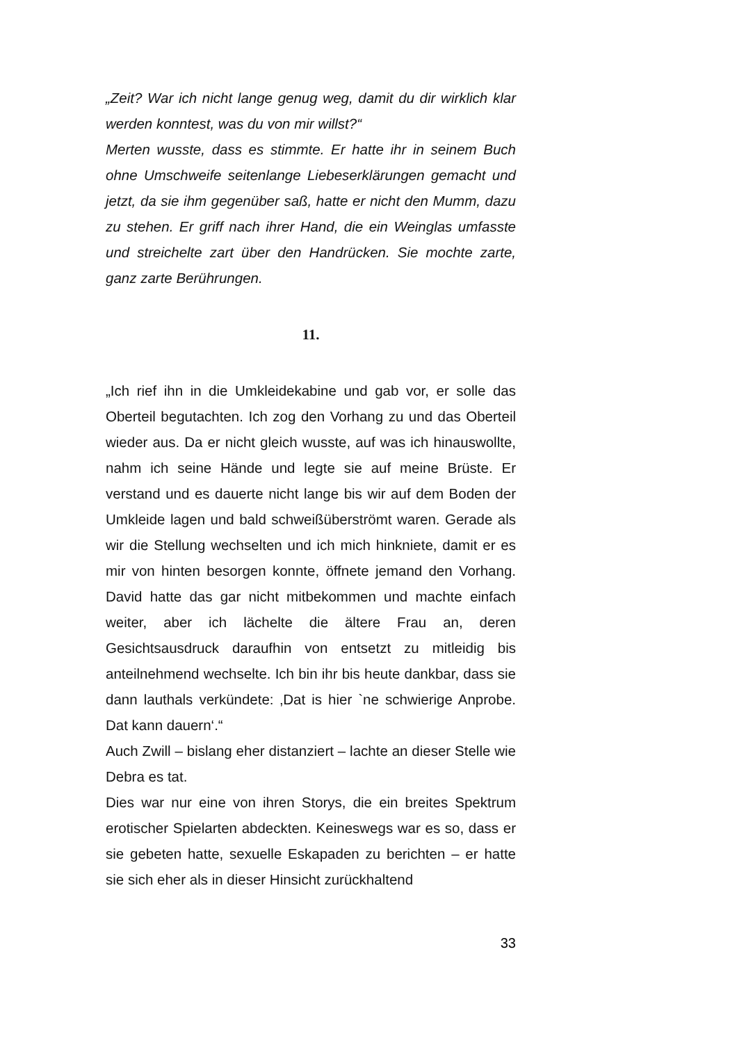„Zeit? War ich nicht lange genug weg, damit du dir wirklich klar werden konntest, was du von mir willst?“
Merten wusste, dass es stimmte. Er hatte ihr in seinem Buch ohne Umschweife seitenlange Liebeserklärungen gemacht und jetzt, da sie ihm gegenüber saß, hatte er nicht den Mumm, dazu zu stehen. Er griff nach ihrer Hand, die ein Weinglas umfasste und streichelte zart über den Handrücken. Sie mochte zarte, ganz zarte Berührungen.
11.
„Ich rief ihn in die Umkleidekabine und gab vor, er solle das Oberteil begutachten. Ich zog den Vorhang zu und das Oberteil wieder aus. Da er nicht gleich wusste, auf was ich hinauswollte, nahm ich seine Hände und legte sie auf meine Brüste. Er verstand und es dauerte nicht lange bis wir auf dem Boden der Umkleide lagen und bald schweißüberströmt waren. Gerade als wir die Stellung wechselten und ich mich hinkniete, damit er es mir von hinten besorgen konnte, öffnete jemand den Vorhang. David hatte das gar nicht mitbekommen und machte einfach weiter, aber ich lächelte die ältere Frau an, deren Gesichtsausdruck daraufhin von entsetzt zu mitleidig bis anteilnehmend wechselte. Ich bin ihr bis heute dankbar, dass sie dann lauthals verkündete: ‚Dat is hier `ne schwierige Anprobe. Dat kann dauern‘.“
Auch Zwill – bislang eher distanziert – lachte an dieser Stelle wie Debra es tat.
Dies war nur eine von ihren Storys, die ein breites Spektrum erotischer Spielarten abdeckten. Keineswegs war es so, dass er sie gebeten hatte, sexuelle Eskapaden zu berichten – er hatte sie sich eher als in dieser Hinsicht zurückhaltend
33